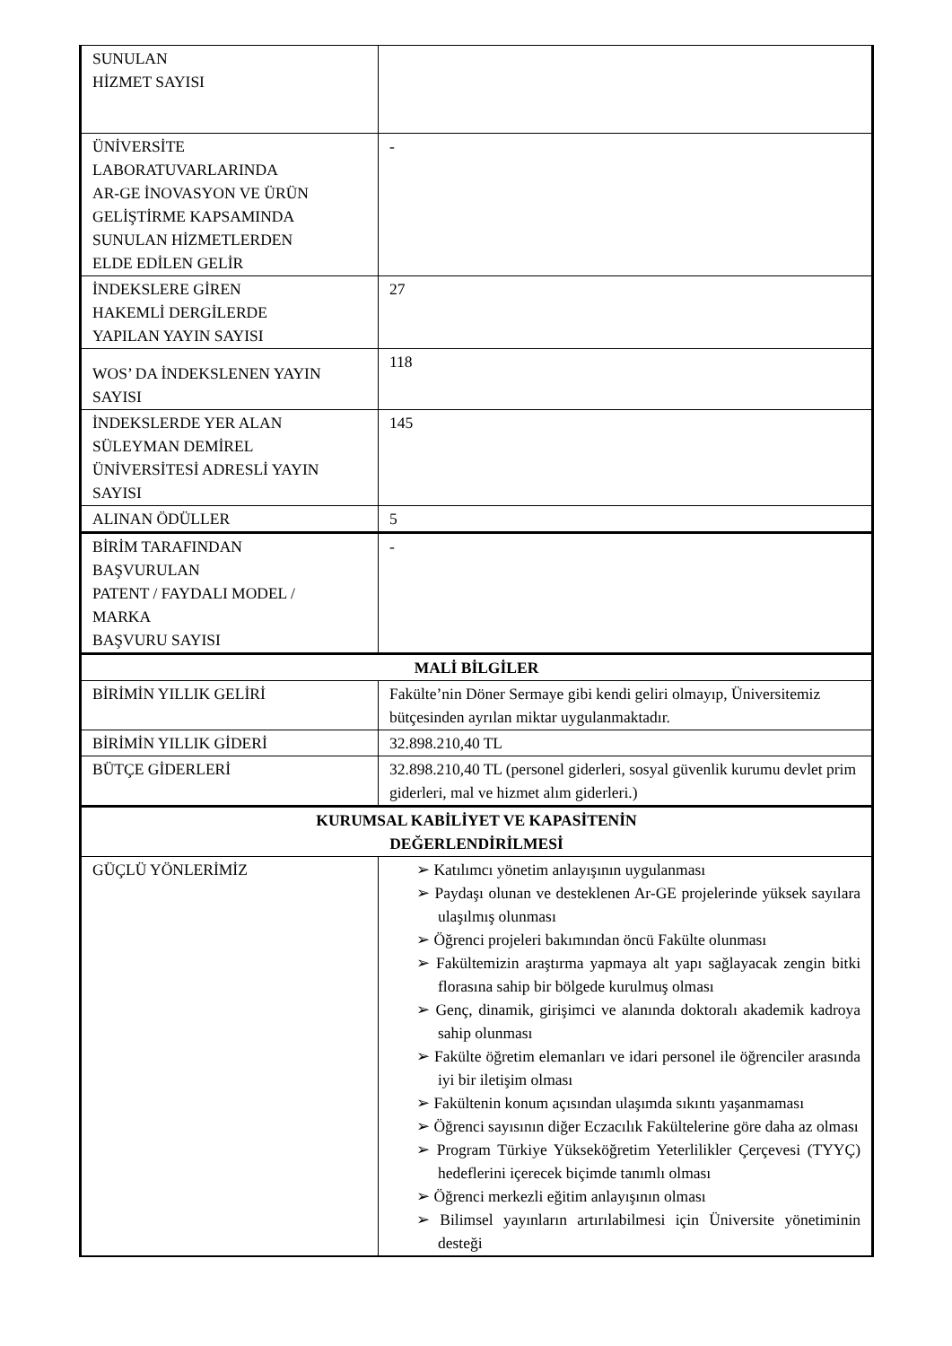| SUNULAN HİZMET SAYISI | |
| ÜNİVERSİTE LABORATUVARLARINDA AR-GE İNOVASYON VE ÜRÜN GELİŞTİRME KAPSAMINDA SUNULAN HİZMETLERDEN ELDE EDİLEN GELİR | - |
| İNDEKSLERE GİREN HAKEMLİ DERGİLERDE YAPILAN YAYIN SAYISI | 27 |
| WOS’ DA İNDEKSLENEN YAYIN SAYISI | 118 |
| İNDEKSLERDE YER ALAN SÜLEYMAN DEMİREL ÜNİVERSİTESİ ADRESLİ YAYIN SAYISI | 145 |
| ALINAN ÖDÜLLER | 5 |
| BİRİM TARAFINDAN BAŞVURULAN PATENT / FAYDALI MODEL / MARKA BAŞVURU SAYISI | - |
| MALİ BİLGİLER | |
| BİRİMİN YILLIK GELİRİ | Fakülte’nin Döner Sermaye gibi kendi geliri olmayıp, Üniversitemiz bütçesinden ayrılan miktar uygulanmaktadır. |
| BİRİMİN YILLIK GİDERİ | 32.898.210,40 TL |
| BÜTÇE GİDERLERİ | 32.898.210,40 TL (personel giderleri, sosyal güvenlik kurumu devlet prim giderleri, mal ve hizmet alım giderleri.) |
| KURUMSAL KABİLİYET VE KAPASİTENİN DEĞERLENDİRİLMESİ | |
| GÜÇLÜ YÖNLERİMİZ | ➢ Katılımcı yönetim anlayışının uygulanması ➢ Paydaşı olunan ve desteklenen Ar-GE projelerinde yüksek sayılara ulaşılmış olunması ➢ Öğrenci projeleri bakımından öncü Fakülte olunması ➢ Fakültemizin araştırma yapmaya alt yapı sağlayacak zengin bitki florasına sahip bir bölgede kurulmuş olması ➢ Genç, dinamik, girişimci ve alanında doktoralı akademik kadroya sahip olunması ➢ Fakülte öğretim elemanları ve idari personel ile öğrenciler arasında iyi bir iletişim olması ➢ Fakültenin konum açısından ulaşımda sıkıntı yaşanmaması ➢ Öğrenci sayısının diğer Eczacılık Fakültelerine göre daha az olması ➢ Program Türkiye Yükseköğretim Yeterlilikler Çerçevesi (TYYÇ) hedeflerini içerecek biçimde tanımlı olması ➢ Öğrenci merkezli eğitim anlayışının olması ➢ Bilimsel yayınların artırılabilmesi için Üniversite yönetiminin desteği |